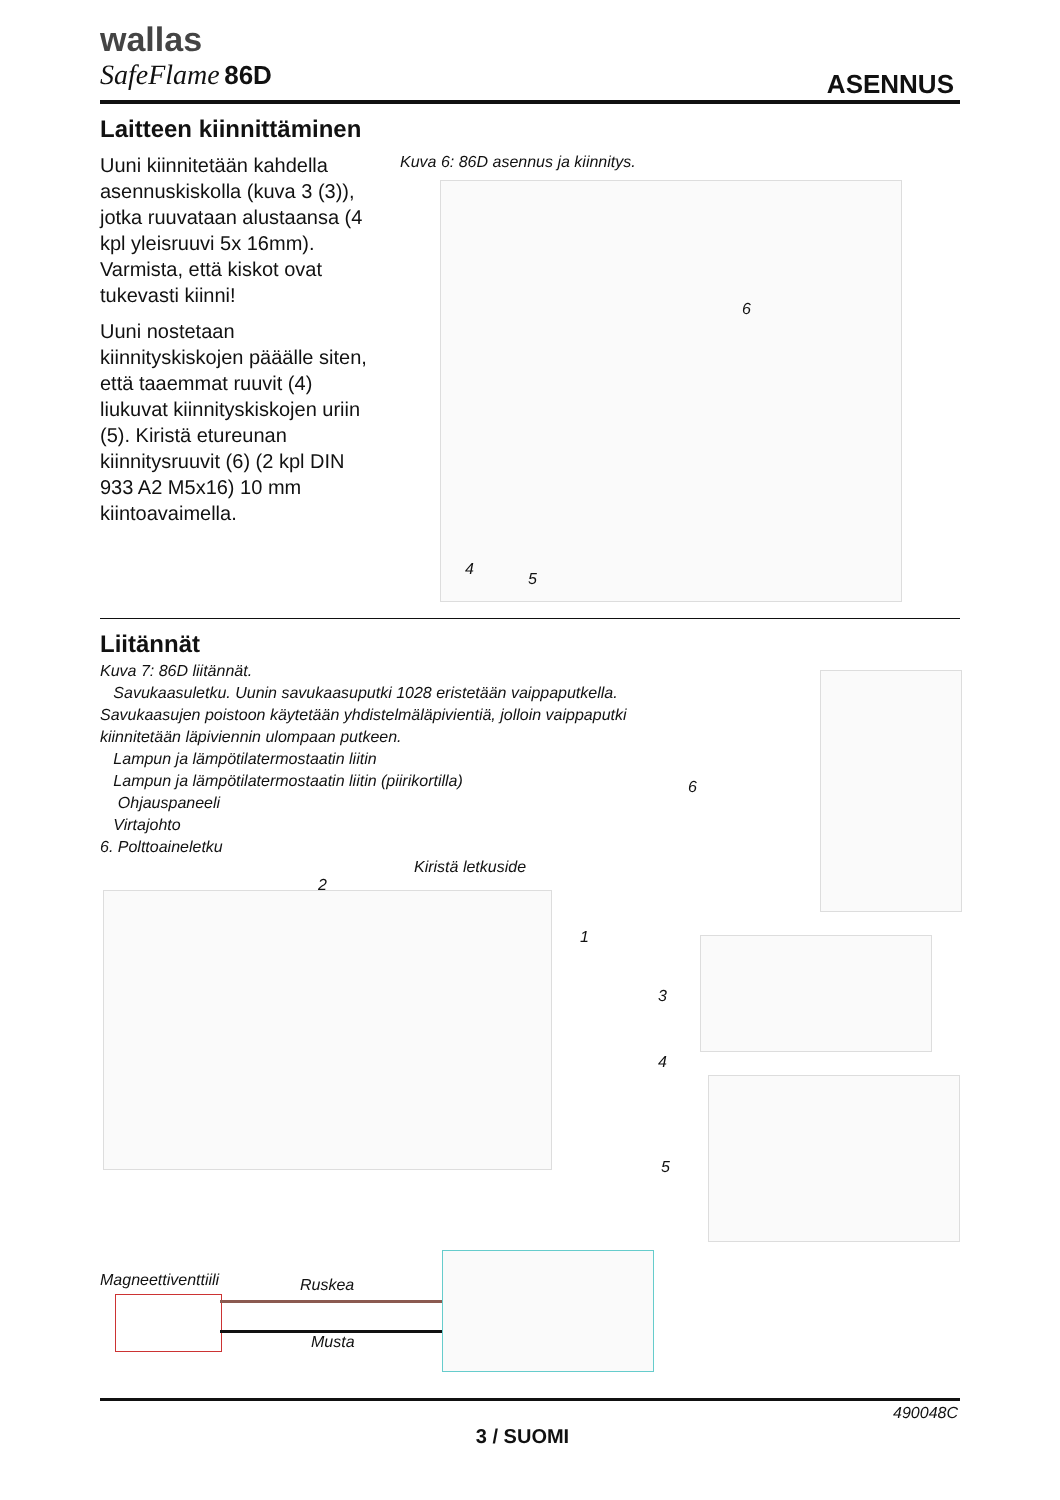wallas
SafeFlame 86D
ASENNUS
Laitteen kiinnittäminen
Uuni kiinnitetään kahdella asennuskiskolla (kuva 3 (3)), jotka ruuvataan alustaansa (4 kpl yleisruuvi 5x 16mm). Varmista, että kiskot ovat tukevasti kiinni!
Uuni nostetaan kiinnityskiskojen pääälle siten, että taaemmat ruuvit (4) liukuvat kiinnityskiskojen uriin (5). Kiristä etureunan kiinnitysruuvit (6) (2 kpl DIN 933 A2 M5x16) 10 mm kiintoavaimella.
Kuva 6: 86D asennus ja kiinnitys.
6
4
5
Liitännät
Kuva 7: 86D liitännät.
Savukaasuletku. Uunin savukaasuputki 1028 eristetään vaippaputkella. Savukaasujen poistoon käytetään yhdistelmäläpivientiä, jolloin vaippaputki kiinnitetään läpiviennin ulompaan putkeen.
Lampun ja lämpötilatermostaatin liitin
Lampun ja lämpötilatermostaatin liitin (piirikortilla)
Ohjauspaneeli
Virtajohto
6. Polttoaineletku
Kiristä letkuside
2
1
6
3
4
5
Magneettiventtiili Ruskea
Musta
490048C
3 / SUOMI